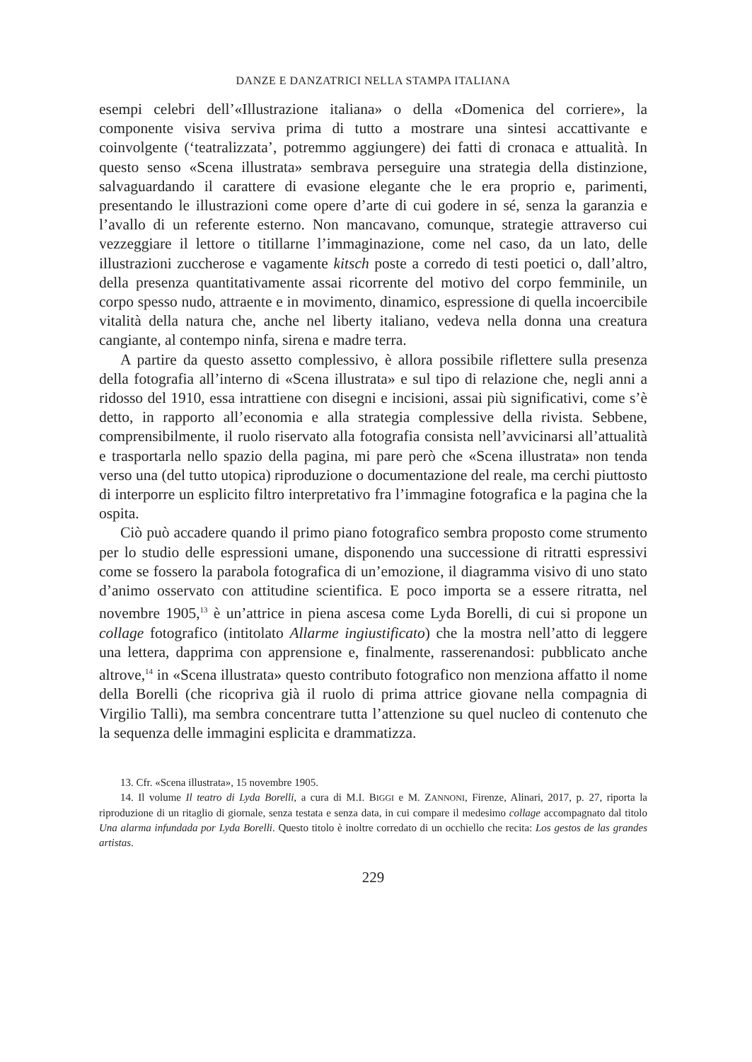DANZE E DANZATRICI NELLA STAMPA ITALIANA
esempi celebri dell’«Illustrazione italiana» o della «Domenica del corriere», la componente visiva serviva prima di tutto a mostrare una sintesi accattivante e coinvolgente (‘teatralizzata’, potremmo aggiungere) dei fatti di cronaca e attualità. In questo senso «Scena illustrata» sembrava perseguire una strategia della distinzione, salvaguardando il carattere di evasione elegante che le era proprio e, parimenti, presentando le illustrazioni come opere d’arte di cui godere in sé, senza la garanzia e l’avallo di un referente esterno. Non mancavano, comunque, strategie attraverso cui vezzeggiare il lettore o titillarne l’immaginazione, come nel caso, da un lato, delle illustrazioni zuccherose e vagamente kitsch poste a corredo di testi poetici o, dall’altro, della presenza quantitativamente assai ricorrente del motivo del corpo femminile, un corpo spesso nudo, attraente e in movimento, dinamico, espressione di quella incoercibile vitalità della natura che, anche nel liberty italiano, vedeva nella donna una creatura cangiante, al contempo ninfa, sirena e madre terra.
A partire da questo assetto complessivo, è allora possibile riflettere sulla presenza della fotografia all’interno di «Scena illustrata» e sul tipo di relazione che, negli anni a ridosso del 1910, essa intrattiene con disegni e incisioni, assai più significativi, come s’è detto, in rapporto all’economia e alla strategia complessive della rivista. Sebbene, comprensibilmente, il ruolo riservato alla fotografia consista nell’avvicinarsi all’attualità e trasportarla nello spazio della pagina, mi pare però che «Scena illustrata» non tenda verso una (del tutto utopica) riproduzione o documentazione del reale, ma cerchi piuttosto di interporre un esplicito filtro interpretativo fra l’immagine fotografica e la pagina che la ospita.
Ciò può accadere quando il primo piano fotografico sembra proposto come strumento per lo studio delle espressioni umane, disponendo una successione di ritratti espressivi come se fossero la parabola fotografica di un’emozione, il diagramma visivo di uno stato d’animo osservato con attitudine scientifica. E poco importa se a essere ritratta, nel novembre 1905,<sup>13</sup> è un’attrice in piena ascesa come Lyda Borelli, di cui si propone un collage fotografico (intitolato Allarme ingiustificato) che la mostra nell’atto di leggere una lettera, dapprima con apprensione e, finalmente, rasserenandosi: pubblicato anche altrove,<sup>14</sup> in «Scena illustrata» questo contributo fotografico non menziona affatto il nome della Borelli (che ricopriva già il ruolo di prima attrice giovane nella compagnia di Virgilio Talli), ma sembra concentrare tutta l’attenzione su quel nucleo di contenuto che la sequenza delle immagini esplicita e drammatizza.
13. Cfr. «Scena illustrata», 15 novembre 1905.
14. Il volume Il teatro di Lyda Borelli, a cura di M.I. BIGGI e M. ZANNONI, Firenze, Alinari, 2017, p. 27, riporta la riproduzione di un ritaglio di giornale, senza testata e senza data, in cui compare il medesimo collage accompagnato dal titolo Una alarma infundada por Lyda Borelli. Questo titolo è inoltre corredato di un occhiello che recita: Los gestos de las grandes artistas.
229